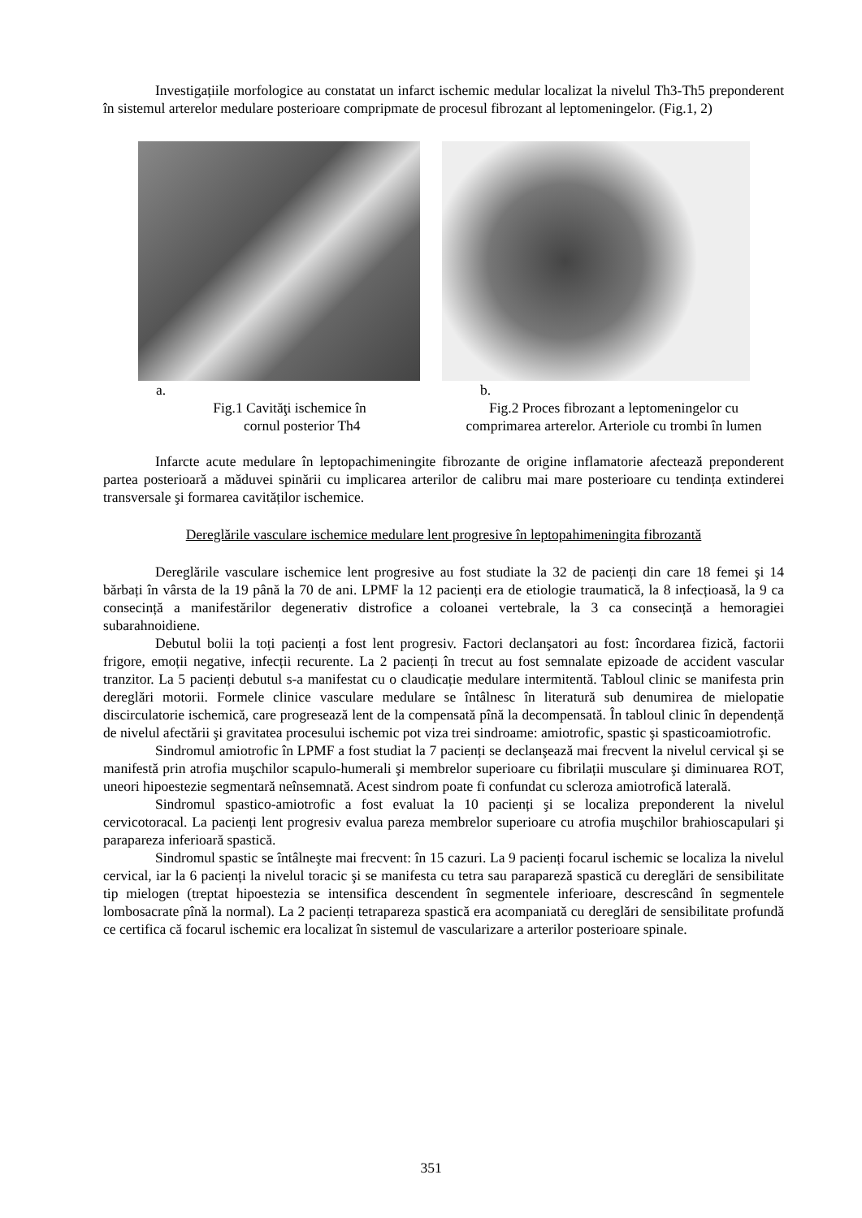Investigațiile morfologice au constatat un infarct ischemic medular localizat la nivelul Th3-Th5 preponderent în sistemul arterelor medulare posterioare compripmate de procesul fibrozant al leptomeningelor. (Fig.1, 2)
a.
Fig.1 Cavităţi ischemice în
cornul posterior Th4
b.
Fig.2 Proces fibrozant a leptomeningelor cu
comprimarea arterelor. Arteriole cu trombi în lumen
Infarcte acute medulare în leptopachimeningite fibrozante de origine inflamatorie afectează preponderent partea posterioară a măduvei spinării cu implicarea arterilor de calibru mai mare posterioare cu tendința extinderei transversale şi formarea cavităților ischemice.
Dereglările vasculare ischemice medulare lent progresive în leptopahimeningita fibrozantă
Dereglările vasculare ischemice lent progresive au fost studiate la 32 de pacienți din care 18 femei şi 14 bărbați în vârsta de la 19 până la 70 de ani. LPMF la 12 pacienți era de etiologie traumatică, la 8 infecțioasă, la 9 ca consecință a manifestărilor degenerativ distrofice a coloanei vertebrale, la 3 ca consecință a hemoragiei subarahnoidiene.
Debutul bolii la toți pacienți a fost lent progresiv. Factori declanşatori au fost: încordarea fizică, factorii frigore, emoții negative, infecții recurente. La 2 pacienți în trecut au fost semnalate epizoade de accident vascular tranzitor. La 5 pacienți debutul s-a manifestat cu o claudicație medulare intermitentă. Tabloul clinic se manifesta prin dereglări motorii. Formele clinice vasculare medulare se întâlnesc în literatură sub denumirea de mielopatie discirculatorie ischemică, care progresează lent de la compensată pînă la decompensată. În tabloul clinic în dependență de nivelul afectării şi gravitatea procesului ischemic pot viza trei sindroame: amiotrofic, spastic şi spasticoamiotrofic.
Sindromul amiotrofic în LPMF a fost studiat la 7 pacienți se declanşează mai frecvent la nivelul cervical şi se manifestă prin atrofia muşchilor scapulo-humerali şi membrelor superioare cu fibrilații musculare şi diminuarea ROT, uneori hipoestezie segmentară neînsemnată. Acest sindrom poate fi confundat cu scleroza amiotrofică laterală.
Sindromul spastico-amiotrofic a fost evaluat la 10 pacienți şi se localiza preponderent la nivelul cervicotoracal. La pacienți lent progresiv evalua pareza membrelor superioare cu atrofia muşchilor brahioscapulari şi parapareza inferioară spastică.
Sindromul spastic se întâlneşte mai frecvent: în 15 cazuri. La 9 pacienți focarul ischemic se localiza la nivelul cervical, iar la 6 pacienți la nivelul toracic şi se manifesta cu tetra sau parapareză spastică cu dereglări de sensibilitate tip mielogen (treptat hipoestezia se intensifica descendent în segmentele inferioare, descrescând în segmentele lombosacrate pînă la normal). La 2 pacienți tetrapareza spastică era acompaniată cu dereglări de sensibilitate profundă ce certifica că focarul ischemic era localizat în sistemul de vascularizare a arterilor posterioare spinale.
351